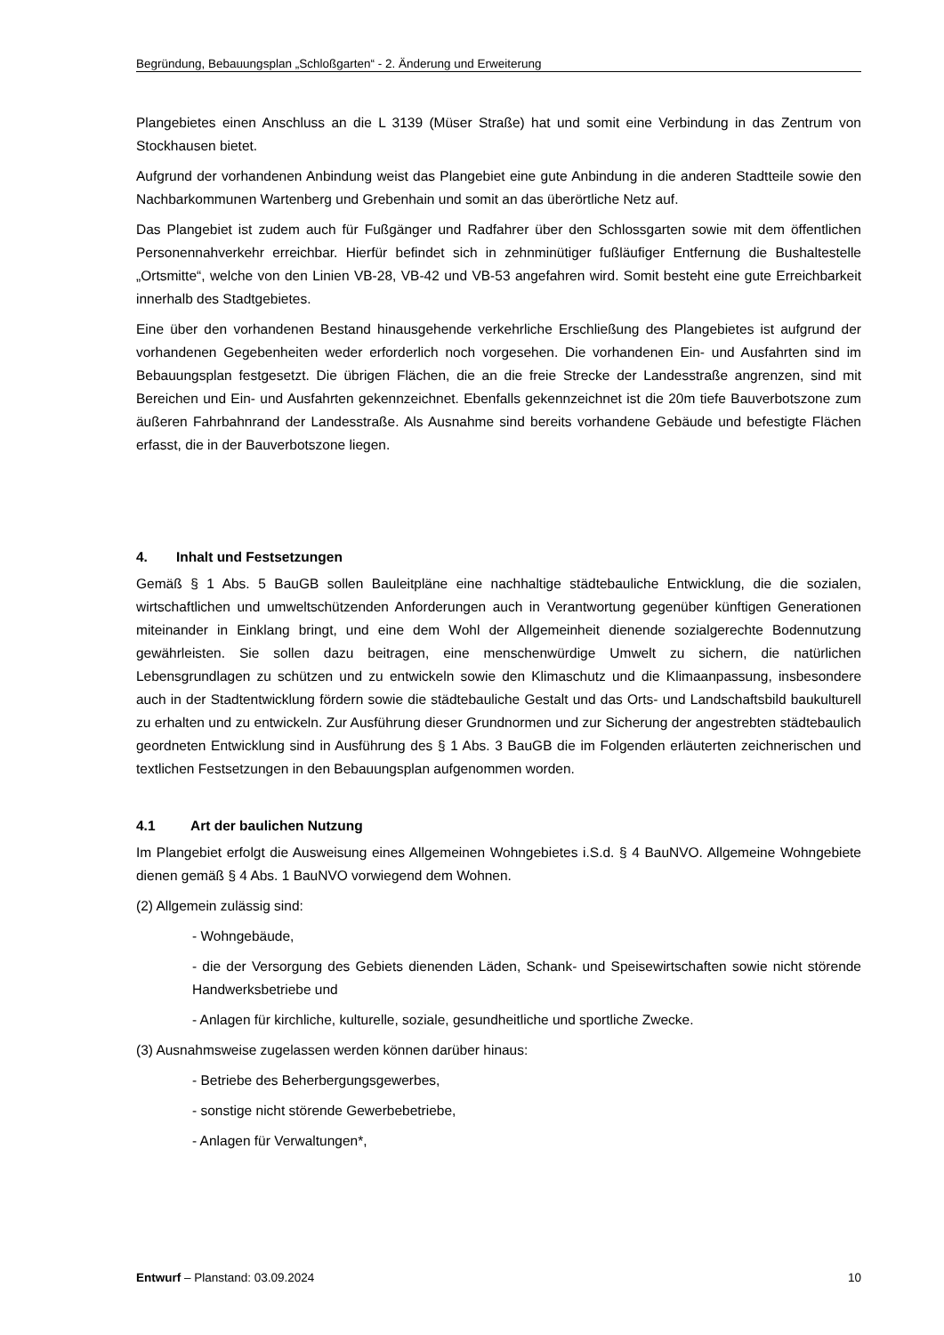Begründung, Bebauungsplan „Schloßgarten“ - 2. Änderung und Erweiterung
Plangebietes einen Anschluss an die L 3139 (Müser Straße) hat und somit eine Verbindung in das Zentrum von Stockhausen bietet.
Aufgrund der vorhandenen Anbindung weist das Plangebiet eine gute Anbindung in die anderen Stadtteile sowie den Nachbarkommunen Wartenberg und Grebenhain und somit an das überörtliche Netz auf.
Das Plangebiet ist zudem auch für Fußgänger und Radfahrer über den Schlossgarten sowie mit dem öffentlichen Personennahverkehr erreichbar. Hierfür befindet sich in zehnminütiger fußläufiger Entfernung die Bushaltestelle „Ortsmitte“, welche von den Linien VB-28, VB-42 und VB-53 angefahren wird. Somit besteht eine gute Erreichbarkeit innerhalb des Stadtgebietes.
Eine über den vorhandenen Bestand hinausgehende verkehrliche Erschließung des Plangebietes ist aufgrund der vorhandenen Gegebenheiten weder erforderlich noch vorgesehen. Die vorhandenen Ein- und Ausfahrten sind im Bebauungsplan festgesetzt. Die übrigen Flächen, die an die freie Strecke der Landesstraße angrenzen, sind mit Bereichen und Ein- und Ausfahrten gekennzeichnet. Ebenfalls gekennzeichnet ist die 20m tiefe Bauverbotszone zum äußeren Fahrbahnrand der Landesstraße. Als Ausnahme sind bereits vorhandene Gebäude und befestigte Flächen erfasst, die in der Bauverbotszone liegen.
4. Inhalt und Festsetzungen
Gemäß § 1 Abs. 5 BauGB sollen Bauleitpläne eine nachhaltige städtebauliche Entwicklung, die die sozialen, wirtschaftlichen und umweltschützenden Anforderungen auch in Verantwortung gegenüber künftigen Generationen miteinander in Einklang bringt, und eine dem Wohl der Allgemeinheit dienende sozialgerechte Bodennutzung gewährleisten. Sie sollen dazu beitragen, eine menschenwürdige Umwelt zu sichern, die natürlichen Lebensgrundlagen zu schützen und zu entwickeln sowie den Klimaschutz und die Klimaanpassung, insbesondere auch in der Stadtentwicklung fördern sowie die städtebauliche Gestalt und das Orts- und Landschaftsbild baukulturell zu erhalten und zu entwickeln. Zur Ausführung dieser Grundnormen und zur Sicherung der angestrebten städtebaulich geordneten Entwicklung sind in Ausführung des § 1 Abs. 3 BauGB die im Folgenden erläuterten zeichnerischen und textlichen Festsetzungen in den Bebauungsplan aufgenommen worden.
4.1 Art der baulichen Nutzung
Im Plangebiet erfolgt die Ausweisung eines Allgemeinen Wohngebietes i.S.d. § 4 BauNVO. Allgemeine Wohngebiete dienen gemäß § 4 Abs. 1 BauNVO vorwiegend dem Wohnen.
(2) Allgemein zulässig sind:
- Wohngebäude,
- die der Versorgung des Gebiets dienenden Läden, Schank- und Speisewirtschaften sowie nicht störende Handwerksbetriebe und
- Anlagen für kirchliche, kulturelle, soziale, gesundheitliche und sportliche Zwecke.
(3) Ausnahmsweise zugelassen werden können darüber hinaus:
- Betriebe des Beherbergungsgewerbes,
- sonstige nicht störende Gewerbebetriebe,
- Anlagen für Verwaltungen*,
Entwurf – Planstand: 03.09.2024 10